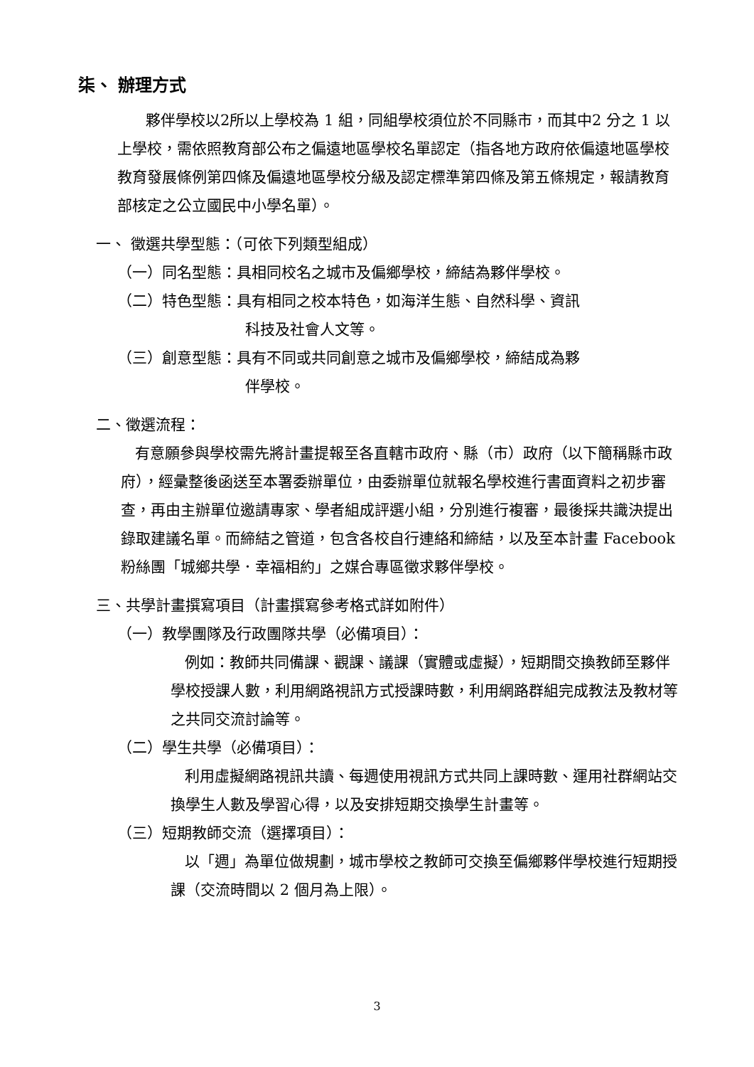柒、 辦理方式
夥伴學校以2所以上學校為 1 組，同組學校須位於不同縣市，而其中2 分之 1 以上學校，需依照教育部公布之偏遠地區學校名單認定（指各地方政府依偏遠地區學校教育發展條例第四條及偏遠地區學校分級及認定標準第四條及第五條規定，報請教育部核定之公立國民中小學名單）。
一、 徵選共學型態：（可依下列類型組成）
（一）同名型態：具相同校名之城市及偏鄉學校，締結為夥伴學校。
（二）特色型態：具有相同之校本特色，如海洋生態、自然科學、資訊
科技及社會人文等。
（三）創意型態：具有不同或共同創意之城市及偏鄉學校，締結成為夥
伴學校。
二、徵選流程：
有意願參與學校需先將計畫提報至各直轄市政府、縣（市）政府（以下簡稱縣市政府），經彙整後函送至本署委辦單位，由委辦單位就報名學校進行書面資料之初步審查，再由主辦單位邀請專家、學者組成評選小組，分別進行複審，最後採共識決提出錄取建議名單。而締結之管道，包含各校自行連絡和締結，以及至本計畫 Facebook 粉絲團「城鄉共學．幸福相約」之媒合專區徵求夥伴學校。
三、共學計畫撰寫項目（計畫撰寫參考格式詳如附件）
（一）教學團隊及行政團隊共學（必備項目）：
例如：教師共同備課、觀課、議課（實體或虛擬），短期間交換教師至夥伴學校授課人數，利用網路視訊方式授課時數，利用網路群組完成教法及教材等之共同交流討論等。
（二）學生共學（必備項目）：
利用虛擬網路視訊共讀、每週使用視訊方式共同上課時數、運用社群網站交換學生人數及學習心得，以及安排短期交換學生計畫等。
（三）短期教師交流（選擇項目）：
以「週」為單位做規劃，城市學校之教師可交換至偏鄉夥伴學校進行短期授課（交流時間以 2 個月為上限）。
3